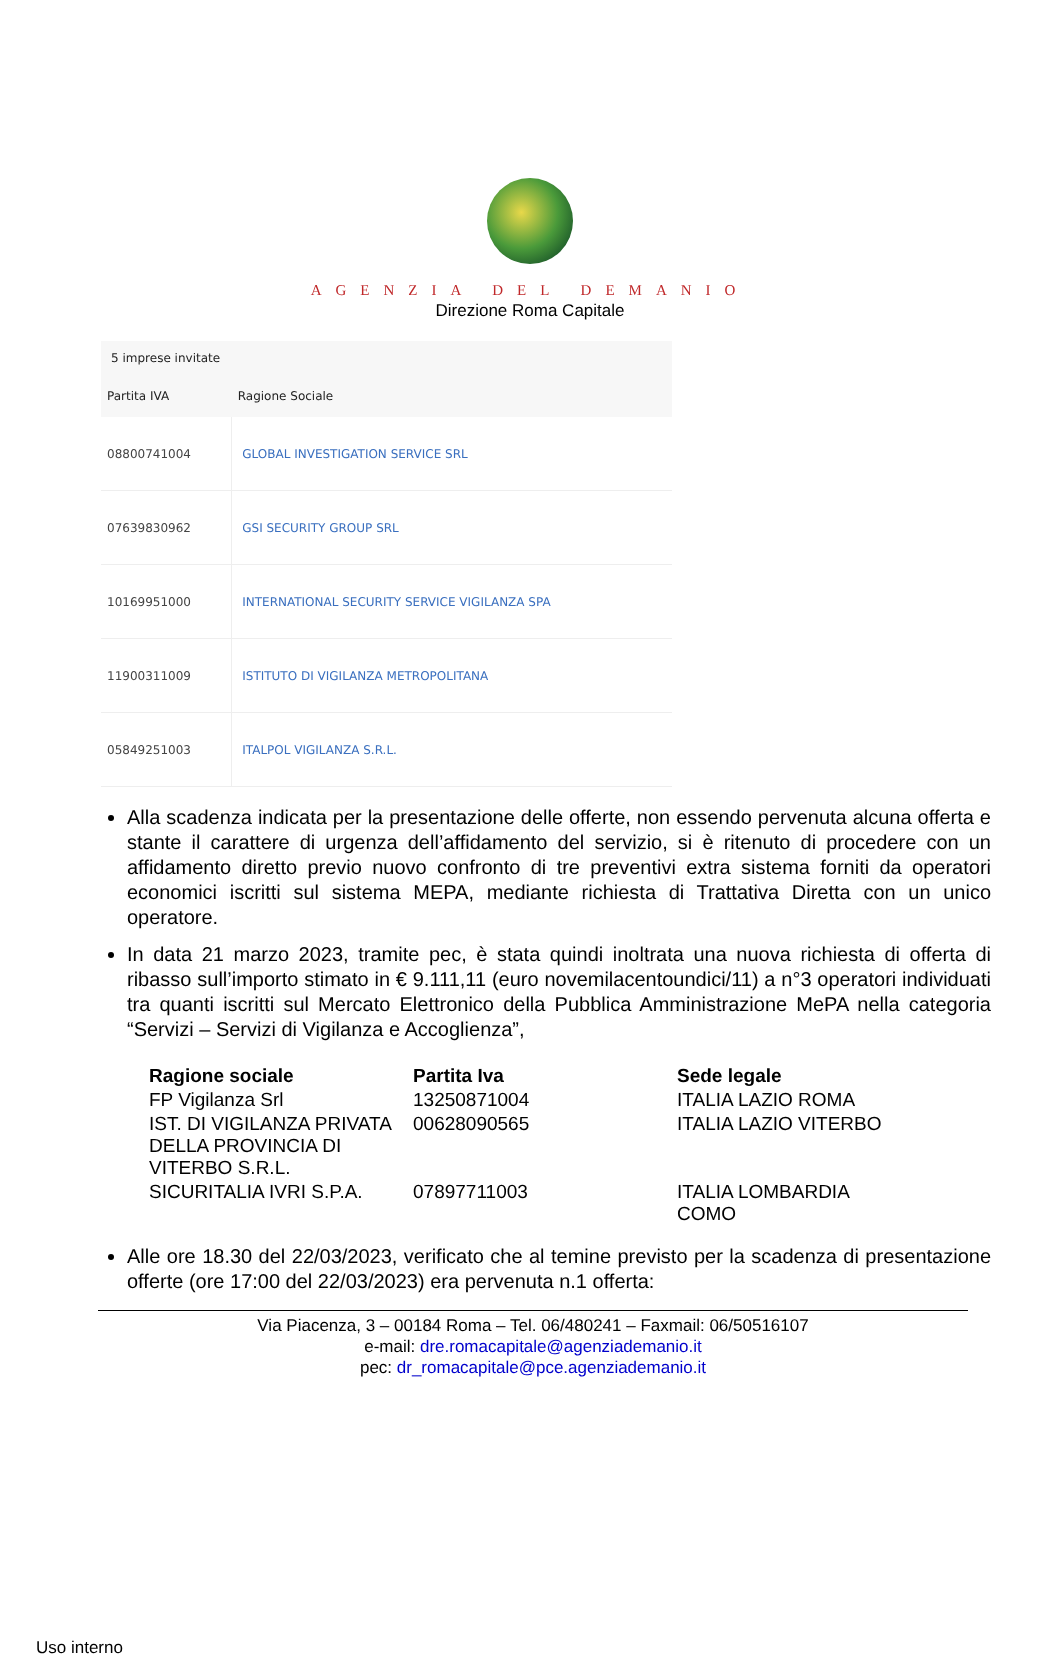AGENZIA DEL DEMANIO
Direzione Roma Capitale
| 5 imprese invitate | |
| --- | --- |
| Partita IVA | Ragione Sociale |
| 08800741004 | GLOBAL INVESTIGATION SERVICE SRL |
| 07639830962 | GSI SECURITY GROUP SRL |
| 10169951000 | INTERNATIONAL SECURITY SERVICE VIGILANZA SPA |
| 11900311009 | ISTITUTO DI VIGILANZA METROPOLITANA |
| 05849251003 | ITALPOL VIGILANZA S.R.L. |
Alla scadenza indicata per la presentazione delle offerte, non essendo pervenuta alcuna offerta e stante il carattere di urgenza dell’affidamento del servizio, si è ritenuto di procedere con un affidamento diretto previo nuovo confronto di tre preventivi extra sistema forniti da operatori economici iscritti sul sistema MEPA, mediante richiesta di Trattativa Diretta con un unico operatore.
In data 21 marzo 2023, tramite pec, è stata quindi inoltrata una nuova richiesta di offerta di ribasso sull’importo stimato in € 9.111,11 (euro novemilacentoundici/11) a n°3 operatori individuati tra quanti iscritti sul Mercato Elettronico della Pubblica Amministrazione MePA nella categoria “Servizi – Servizi di Vigilanza e Accoglienza”,
| Ragione sociale | Partita Iva | Sede legale |
| --- | --- | --- |
| FP Vigilanza Srl | 13250871004 | ITALIA LAZIO ROMA |
| IST. DI VIGILANZA PRIVATA DELLA PROVINCIA DI VITERBO S.R.L. | 00628090565 | ITALIA LAZIO VITERBO |
| SICURITALIA IVRI S.P.A. | 07897711003 | ITALIA LOMBARDIA COMO |
Alle ore 18.30 del 22/03/2023, verificato che al temine previsto per la scadenza di presentazione offerte (ore 17:00 del 22/03/2023) era pervenuta n.1 offerta:
Via Piacenza, 3 – 00184 Roma – Tel. 06/480241 – Faxmail: 06/50516107
e-mail: dre.romacapitale@agenziademanio.it
pec: dr_romacapitale@pce.agenziademanio.it
Uso interno